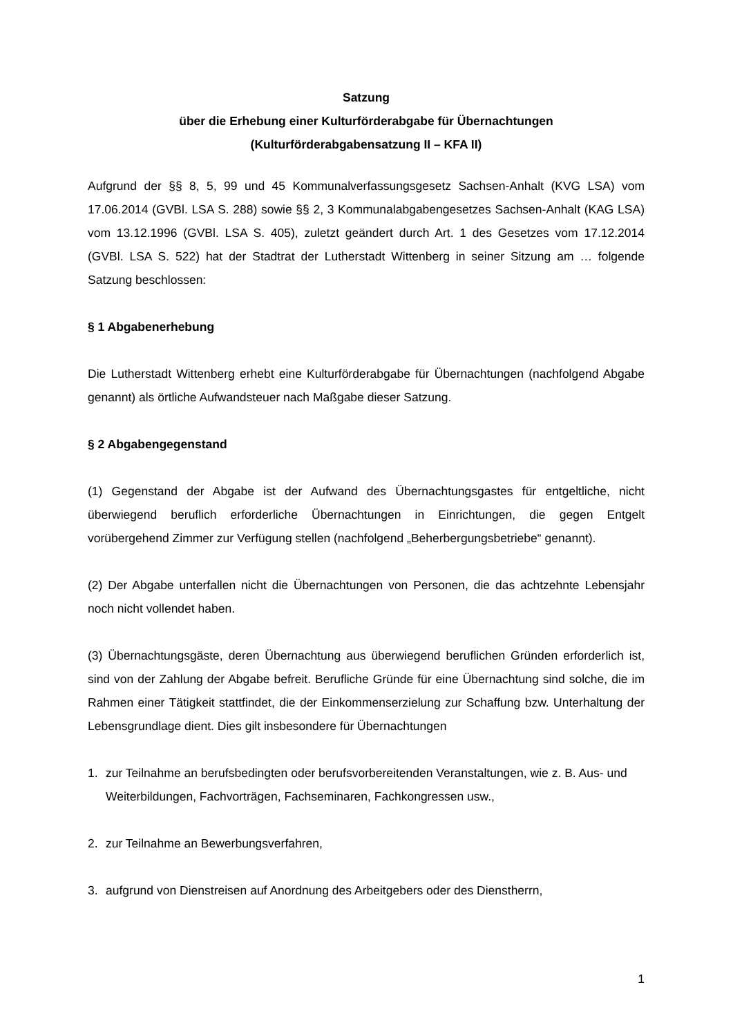Satzung
über die Erhebung einer Kulturförderabgabe für Übernachtungen
(Kulturförderabgabensatzung II – KFA II)
Aufgrund der §§ 8, 5, 99 und 45 Kommunalverfassungsgesetz Sachsen-Anhalt (KVG LSA) vom 17.06.2014 (GVBl. LSA S. 288) sowie §§ 2, 3 Kommunalabgabengesetzes Sachsen-Anhalt (KAG LSA) vom 13.12.1996 (GVBl. LSA S. 405), zuletzt geändert durch Art. 1 des Gesetzes vom 17.12.2014 (GVBl. LSA S. 522) hat der Stadtrat der Lutherstadt Wittenberg in seiner Sitzung am … folgende Satzung beschlossen:
§ 1 Abgabenerhebung
Die Lutherstadt Wittenberg erhebt eine Kulturförderabgabe für Übernachtungen (nachfolgend Abgabe genannt) als örtliche Aufwandsteuer nach Maßgabe dieser Satzung.
§ 2 Abgabengegenstand
(1) Gegenstand der Abgabe ist der Aufwand des Übernachtungsgastes für entgeltliche, nicht überwiegend beruflich erforderliche Übernachtungen in Einrichtungen, die gegen Entgelt vorübergehend Zimmer zur Verfügung stellen (nachfolgend „Beherbergungsbetriebe“ genannt).
(2) Der Abgabe unterfallen nicht die Übernachtungen von Personen, die das achtzehnte Lebensjahr noch nicht vollendet haben.
(3) Übernachtungsgäste, deren Übernachtung aus überwiegend beruflichen Gründen erforderlich ist, sind von der Zahlung der Abgabe befreit. Berufliche Gründe für eine Übernachtung sind solche, die im Rahmen einer Tätigkeit stattfindet, die der Einkommenserzielung zur Schaffung bzw. Unterhaltung der Lebensgrundlage dient. Dies gilt insbesondere für Übernachtungen
1. zur Teilnahme an berufsbedingten oder berufsvorbereitenden Veranstaltungen, wie z. B. Aus- und Weiterbildungen, Fachvorträgen, Fachseminaren, Fachkongressen usw.,
2. zur Teilnahme an Bewerbungsverfahren,
3. aufgrund von Dienstreisen auf Anordnung des Arbeitgebers oder des Dienstherrn,
1